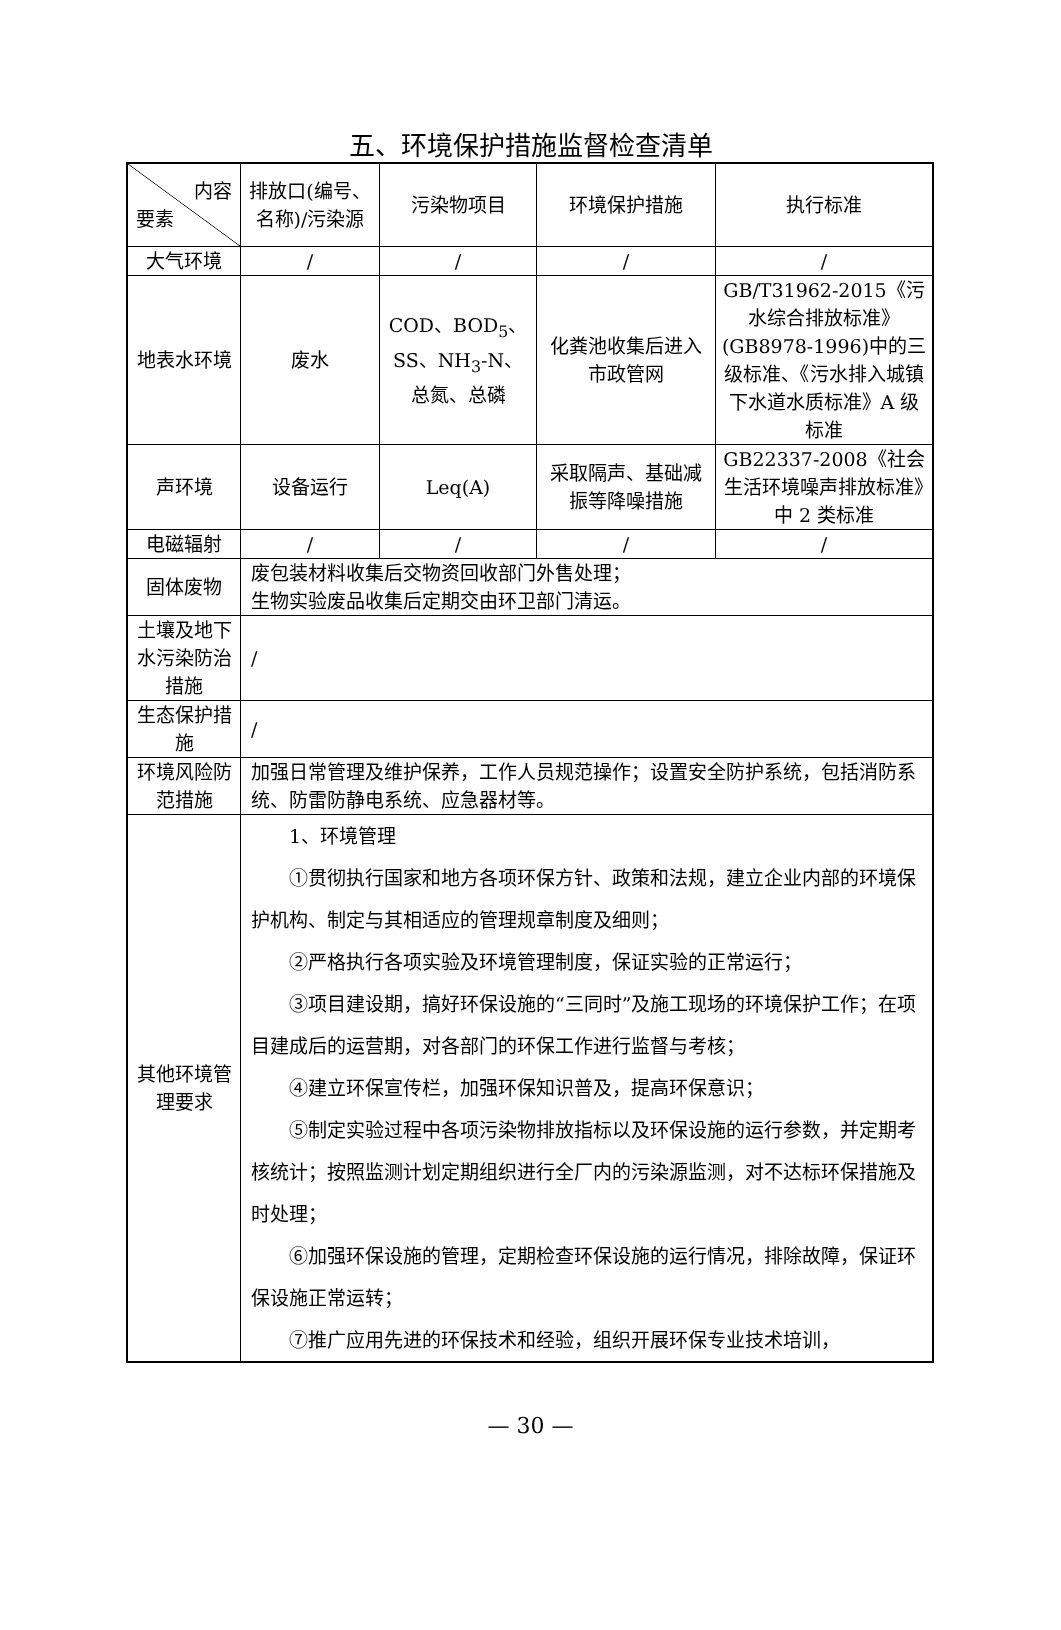五、环境保护措施监督检查清单
| 内容 要素 | 排放口(编号、名称)/污染源 | 污染物项目 | 环境保护措施 | 执行标准 |
| 大气环境 | / | / | / | / |
| 地表水环境 | 废水 | COD、BOD<sub>5</sub>、SS、NH<sub>3</sub>-N、总氮、总磷 | 化粪池收集后进入市政管网 | GB/T31962-2015《污水综合排放标准》(GB8978-1996)中的三级标准、《污水排入城镇下水道水质标准》A 级标准 |
| 声环境 | 设备运行 | Leq(A) | 采取隔声、基础减振等降噪措施 | GB22337-2008《社会生活环境噪声排放标准》中 2 类标准 |
| 电磁辐射 | / | / | / | / |
| 固体废物 | 废包装材料收集后交物资回收部门外售处理； 生物实验废品收集后定期交由环卫部门清运。 | | | |
| 土壤及地下水污染防治措施 | / | | | |
| 生态保护措施 | / | | | |
| 环境风险防范措施 | 加强日常管理及维护保养，工作人员规范操作；设置安全防护系统，包括消防系统、防雷防静电系统、应急器材等。 | | | |
| 其他环境管理要求 | 1、环境管理 ①贯彻执行国家和地方各项环保方针、政策和法规，建立企业内部的环境保护机构、制定与其相适应的管理规章制度及细则； ②严格执行各项实验及环境管理制度，保证实验的正常运行； ③项目建设期，搞好环保设施的“三同时”及施工现场的环境保护工作；在项目建成后的运营期，对各部门的环保工作进行监督与考核； ④建立环保宣传栏，加强环保知识普及，提高环保意识； ⑤制定实验过程中各项污染物排放指标以及环保设施的运行参数，并定期考核统计；按照监测计划定期组织进行全厂内的污染源监测，对不达标环保措施及时处理； ⑥加强环保设施的管理，定期检查环保设施的运行情况，排除故障，保证环保设施正常运转； ⑦推广应用先进的环保技术和经验，组织开展环保专业技术培训， | | | |
— 30 —